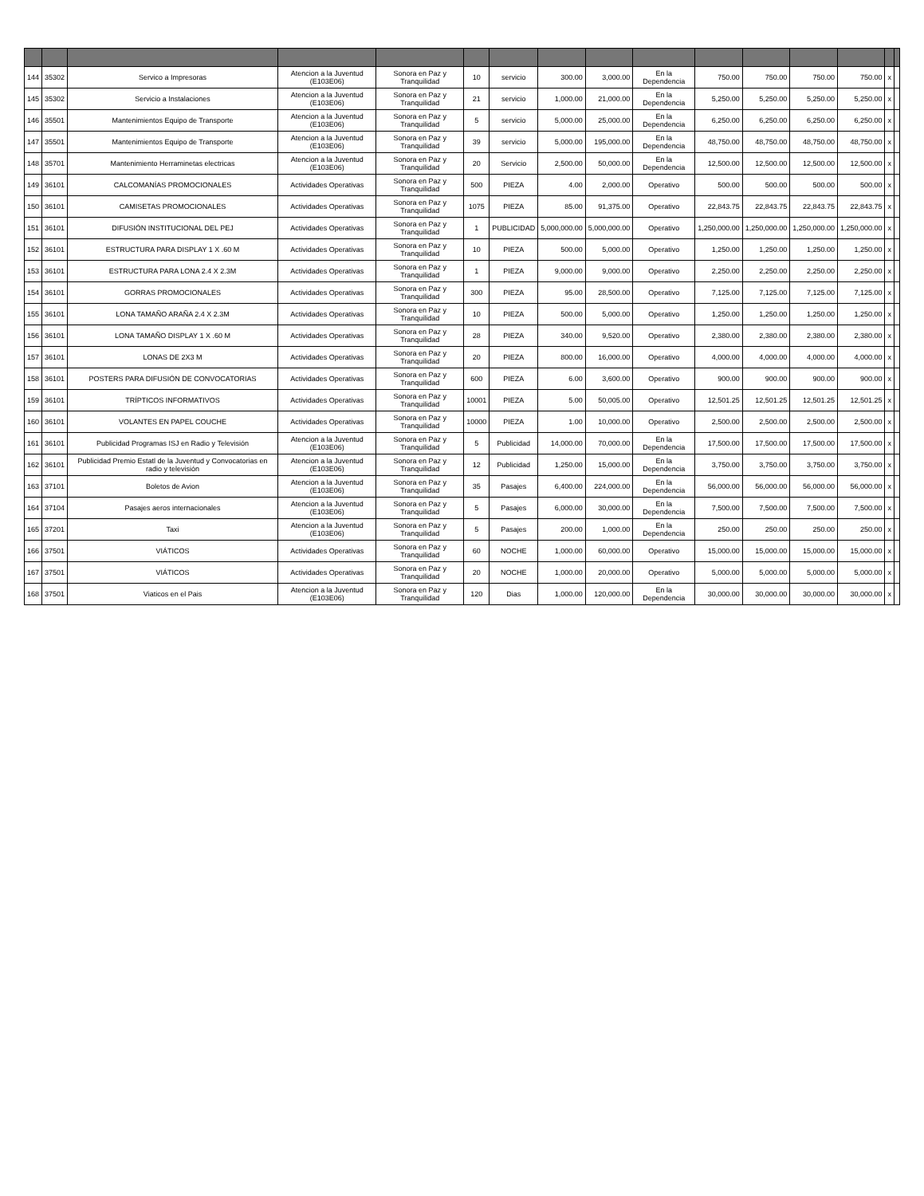| 144 | 35302 | Servico a Impresoras | Atencion a la Juventud (E103E06) | Sonora en Paz y Tranquilidad | 10 | servicio | 300.00 | 3,000.00 | En la Dependencia | 750.00 | 750.00 | 750.00 | 750.00 | x | |
| 145 | 35302 | Servicio a Instalaciones | Atencion a la Juventud (E103E06) | Sonora en Paz y Tranquilidad | 21 | servicio | 1,000.00 | 21,000.00 | En la Dependencia | 5,250.00 | 5,250.00 | 5,250.00 | 5,250.00 | x | |
| 146 | 35501 | Mantenimientos Equipo de Transporte | Atencion a la Juventud (E103E06) | Sonora en Paz y Tranquilidad | 5 | servicio | 5,000.00 | 25,000.00 | En la Dependencia | 6,250.00 | 6,250.00 | 6,250.00 | 6,250.00 | x | |
| 147 | 35501 | Mantenimientos Equipo de Transporte | Atencion a la Juventud (E103E06) | Sonora en Paz y Tranquilidad | 39 | servicio | 5,000.00 | 195,000.00 | En la Dependencia | 48,750.00 | 48,750.00 | 48,750.00 | 48,750.00 | x | |
| 148 | 35701 | Mantenimiento Herraminetas electricas | Atencion a la Juventud (E103E06) | Sonora en Paz y Tranquilidad | 20 | Servicio | 2,500.00 | 50,000.00 | En la Dependencia | 12,500.00 | 12,500.00 | 12,500.00 | 12,500.00 | x | |
| 149 | 36101 | CALCOMANÍAS PROMOCIONALES | Actividades Operativas | Sonora en Paz y Tranquilidad | 500 | PIEZA | 4.00 | 2,000.00 | Operativo | 500.00 | 500.00 | 500.00 | 500.00 | x | |
| 150 | 36101 | CAMISETAS PROMOCIONALES | Actividades Operativas | Sonora en Paz y Tranquilidad | 1075 | PIEZA | 85.00 | 91,375.00 | Operativo | 22,843.75 | 22,843.75 | 22,843.75 | 22,843.75 | x | |
| 151 | 36101 | DIFUSIÓN INSTITUCIONAL DEL PEJ | Actividades Operativas | Sonora en Paz y Tranquilidad | 1 | PUBLICIDAD | 5,000,000.00 | 5,000,000.00 | Operativo | 1,250,000.00 | 1,250,000.00 | 1,250,000.00 | 1,250,000.00 | x | |
| 152 | 36101 | ESTRUCTURA PARA DISPLAY 1 X .60 M | Actividades Operativas | Sonora en Paz y Tranquilidad | 10 | PIEZA | 500.00 | 5,000.00 | Operativo | 1,250.00 | 1,250.00 | 1,250.00 | 1,250.00 | x | |
| 153 | 36101 | ESTRUCTURA PARA LONA 2.4 X 2.3M | Actividades Operativas | Sonora en Paz y Tranquilidad | 1 | PIEZA | 9,000.00 | 9,000.00 | Operativo | 2,250.00 | 2,250.00 | 2,250.00 | 2,250.00 | x | |
| 154 | 36101 | GORRAS PROMOCIONALES | Actividades Operativas | Sonora en Paz y Tranquilidad | 300 | PIEZA | 95.00 | 28,500.00 | Operativo | 7,125.00 | 7,125.00 | 7,125.00 | 7,125.00 | x | |
| 155 | 36101 | LONA TAMAÑO ARAÑA 2.4 X 2.3M | Actividades Operativas | Sonora en Paz y Tranquilidad | 10 | PIEZA | 500.00 | 5,000.00 | Operativo | 1,250.00 | 1,250.00 | 1,250.00 | 1,250.00 | x | |
| 156 | 36101 | LONA TAMAÑO DISPLAY 1 X .60 M | Actividades Operativas | Sonora en Paz y Tranquilidad | 28 | PIEZA | 340.00 | 9,520.00 | Operativo | 2,380.00 | 2,380.00 | 2,380.00 | 2,380.00 | x | |
| 157 | 36101 | LONAS DE 2X3 M | Actividades Operativas | Sonora en Paz y Tranquilidad | 20 | PIEZA | 800.00 | 16,000.00 | Operativo | 4,000.00 | 4,000.00 | 4,000.00 | 4,000.00 | x | |
| 158 | 36101 | POSTERS PARA DIFUSIÓN DE CONVOCATORIAS | Actividades Operativas | Sonora en Paz y Tranquilidad | 600 | PIEZA | 6.00 | 3,600.00 | Operativo | 900.00 | 900.00 | 900.00 | 900.00 | x | |
| 159 | 36101 | TRÍPTICOS INFORMATIVOS | Actividades Operativas | Sonora en Paz y Tranquilidad | 10001 | PIEZA | 5.00 | 50,005.00 | Operativo | 12,501.25 | 12,501.25 | 12,501.25 | 12,501.25 | x | |
| 160 | 36101 | VOLANTES EN PAPEL COUCHE | Actividades Operativas | Sonora en Paz y Tranquilidad | 10000 | PIEZA | 1.00 | 10,000.00 | Operativo | 2,500.00 | 2,500.00 | 2,500.00 | 2,500.00 | x | |
| 161 | 36101 | Publicidad Programas ISJ en Radio y Televisión | Atencion a la Juventud (E103E06) | Sonora en Paz y Tranquilidad | 5 | Publicidad | 14,000.00 | 70,000.00 | En la Dependencia | 17,500.00 | 17,500.00 | 17,500.00 | 17,500.00 | x | |
| 162 | 36101 | Publicidad Premio Estatl de la Juventud y Convocatorias en radio y televisión | Atencion a la Juventud (E103E06) | Sonora en Paz y Tranquilidad | 12 | Publicidad | 1,250.00 | 15,000.00 | En la Dependencia | 3,750.00 | 3,750.00 | 3,750.00 | 3,750.00 | x | |
| 163 | 37101 | Boletos de Avion | Atencion a la Juventud (E103E06) | Sonora en Paz y Tranquilidad | 35 | Pasajes | 6,400.00 | 224,000.00 | En la Dependencia | 56,000.00 | 56,000.00 | 56,000.00 | 56,000.00 | x | |
| 164 | 37104 | Pasajes aeros internacionales | Atencion a la Juventud (E103E06) | Sonora en Paz y Tranquilidad | 5 | Pasajes | 6,000.00 | 30,000.00 | En la Dependencia | 7,500.00 | 7,500.00 | 7,500.00 | 7,500.00 | x | |
| 165 | 37201 | Taxi | Atencion a la Juventud (E103E06) | Sonora en Paz y Tranquilidad | 5 | Pasajes | 200.00 | 1,000.00 | En la Dependencia | 250.00 | 250.00 | 250.00 | 250.00 | x | |
| 166 | 37501 | VIÁTICOS | Actividades Operativas | Sonora en Paz y Tranquilidad | 60 | NOCHE | 1,000.00 | 60,000.00 | Operativo | 15,000.00 | 15,000.00 | 15,000.00 | 15,000.00 | x | |
| 167 | 37501 | VIÁTICOS | Actividades Operativas | Sonora en Paz y Tranquilidad | 20 | NOCHE | 1,000.00 | 20,000.00 | Operativo | 5,000.00 | 5,000.00 | 5,000.00 | 5,000.00 | x | |
| 168 | 37501 | Viaticos en el Pais | Atencion a la Juventud (E103E06) | Sonora en Paz y Tranquilidad | 120 | Dias | 1,000.00 | 120,000.00 | En la Dependencia | 30,000.00 | 30,000.00 | 30,000.00 | 30,000.00 | x | |